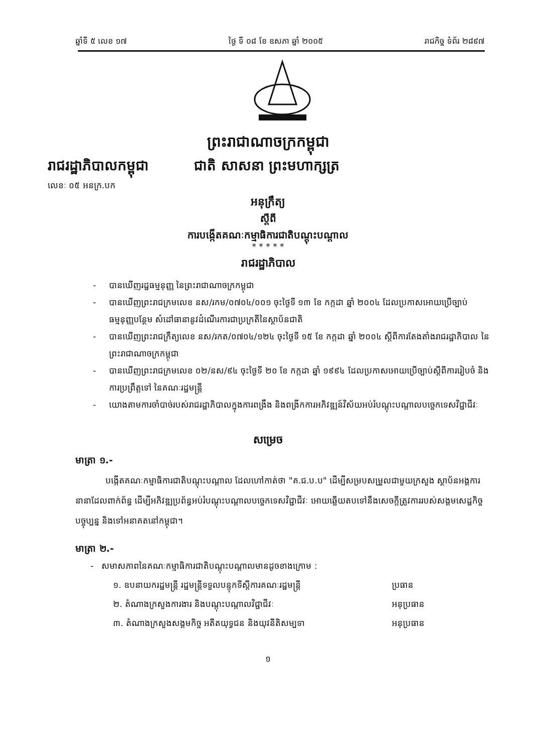ឆ្នាំទី ៥ លេខ ១៧ ថ្ងៃ ទី ០៨ ខែ ឧសភា ឆ្នាំ ២០០៥ រាជកិច្ច ទំព័រ ២៨៩៧
ព្រះរាជាណាចក្រកម្ពុជា
រាជរដ្ឋាភិបាលកម្ពុជា ជាតិ សាសនា ព្រះមហាក្សត្រ
លេខៈ ០៥ អនក្រ.បក
អនុក្រឹត្យ
ស្តីពី
ការបង្កើតគណៈកម្មាធិការជាតិបណ្តុះបណ្តាល
* * * * *
រាជរដ្ឋាភិបាល
- បានឃើញរដ្ឋធម្មនុញ្ញ នៃព្រះរាជាណាចក្រកម្ពុជា
- បានឃើញព្រះរាជក្រមលេខ នស/រកម/០៧០៤/០០១ ចុះថ្ងៃទី ១៣ ខែ កក្កដា ឆ្នាំ ២០០៤ ដែលប្រកាសអោយប្រើច្បាប់ធម្មនុញ្ញបន្ថែម សំដៅធានានូវដំណើរការជាប្រក្រតីនៃស្ថាប័នជាតិ
- បានឃើញព្រះរាជក្រឹត្យលេខ នស/រកត/០៧០៤/១២៤ ចុះថ្ងៃទី ១៥ ខែ កក្កដា ឆ្នាំ ២០០៤ ស្តីពីការតែងតាំងរាជរដ្ឋាភិបាល នៃព្រះរាជាណាចក្រកម្ពុជា
- បានឃើញព្រះរាជក្រមលេខ ០២/នស/៩៤ ចុះថ្ងៃទី ២០ ខែ កក្កដា ឆ្នាំ ១៩៩៤ ដែលប្រកាសអោយប្រើច្បាប់ស្តីពីការរៀបចំ និងការប្រព្រឹត្តទៅ នៃគណៈរដ្ឋមន្ត្រី
- យោងតាមការចាំបាច់របស់រាជរដ្ឋាភិបាលក្នុងការពង្រឹង និងពង្រីកការអភិវឌ្ឍន៍វិស័យអប់រំបណ្តុះបណ្តាលបច្ចេកទេសវិជ្ជាជីវៈ
សម្រេច
មាត្រា ១.-
បង្កើតគណៈកម្មាធិការជាតិបណ្តុះបណ្តាល ដែលហៅកាត់ថា "គ.ជ.ប.ប" ដើម្បីសម្របសម្រួលជាមួយក្រសួង ស្ថាប័នអង្គការនានាដែលពាក់ព័ន្ធ ដើម្បីអភិវឌ្ឍប្រព័ន្ធអប់រំបណ្តុះបណ្តាលបច្ចេកទេសវិជ្ជាជីវៈ អោយឆ្លើយតបទៅនឹងសេចក្តីត្រូវការរបស់សង្គមសេដ្ឋកិច្ចបច្ចុប្បន្ន និងទៅអនាគតនៅកម្ពុជា។
មាត្រា ២.-
- សមាសភាពនៃគណៈកម្មាធិការជាតិបណ្តុះបណ្តាលមានដូចខាងក្រោម :
១. ឧបនាយករដ្ឋមន្ត្រី រដ្ឋមន្ត្រីទទួលបន្ទុកទីស្តីការគណៈរដ្ឋមន្ត្រី ប្រធាន
២. តំណាងក្រសួងការងារ និងបណ្តុះបណ្តាលវិជ្ជាជីវៈ អនុប្រធាន
៣. តំណាងក្រសួងសង្គមកិច្ច អតីតយុទ្ធជន និងយុវនីតិសម្បទា អនុប្រធាន
១